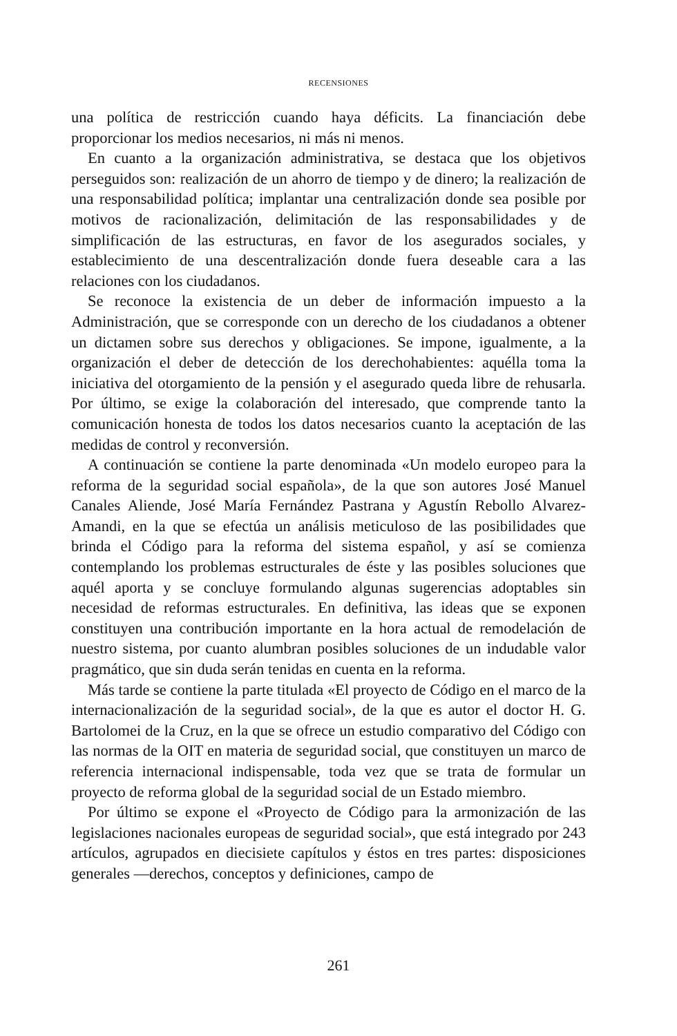RECENSIONES
una política de restricción cuando haya déficits. La financiación debe proporcionar los medios necesarios, ni más ni menos.
En cuanto a la organización administrativa, se destaca que los objetivos perseguidos son: realización de un ahorro de tiempo y de dinero; la realización de una responsabilidad política; implantar una centralización donde sea posible por motivos de racionalización, delimitación de las responsabilidades y de simplificación de las estructuras, en favor de los asegurados sociales, y establecimiento de una descentralización donde fuera deseable cara a las relaciones con los ciudadanos.
Se reconoce la existencia de un deber de información impuesto a la Administración, que se corresponde con un derecho de los ciudadanos a obtener un dictamen sobre sus derechos y obligaciones. Se impone, igualmente, a la organización el deber de detección de los derechohabientes: aquélla toma la iniciativa del otorgamiento de la pensión y el asegurado queda libre de rehusarla. Por último, se exige la colaboración del interesado, que comprende tanto la comunicación honesta de todos los datos necesarios cuanto la aceptación de las medidas de control y reconversión.
A continuación se contiene la parte denominada «Un modelo europeo para la reforma de la seguridad social española», de la que son autores José Manuel Canales Aliende, José María Fernández Pastrana y Agustín Rebollo Alvarez-Amandi, en la que se efectúa un análisis meticuloso de las posibilidades que brinda el Código para la reforma del sistema español, y así se comienza contemplando los problemas estructurales de éste y las posibles soluciones que aquél aporta y se concluye formulando algunas sugerencias adoptables sin necesidad de reformas estructurales. En definitiva, las ideas que se exponen constituyen una contribución importante en la hora actual de remodelación de nuestro sistema, por cuanto alumbran posibles soluciones de un indudable valor pragmático, que sin duda serán tenidas en cuenta en la reforma.
Más tarde se contiene la parte titulada «El proyecto de Código en el marco de la internacionalización de la seguridad social», de la que es autor el doctor H. G. Bartolomei de la Cruz, en la que se ofrece un estudio comparativo del Código con las normas de la OIT en materia de seguridad social, que constituyen un marco de referencia internacional indispensable, toda vez que se trata de formular un proyecto de reforma global de la seguridad social de un Estado miembro.
Por último se expone el «Proyecto de Código para la armonización de las legislaciones nacionales europeas de seguridad social», que está integrado por 243 artículos, agrupados en diecisiete capítulos y éstos en tres partes: disposiciones generales —derechos, conceptos y definiciones, campo de
261